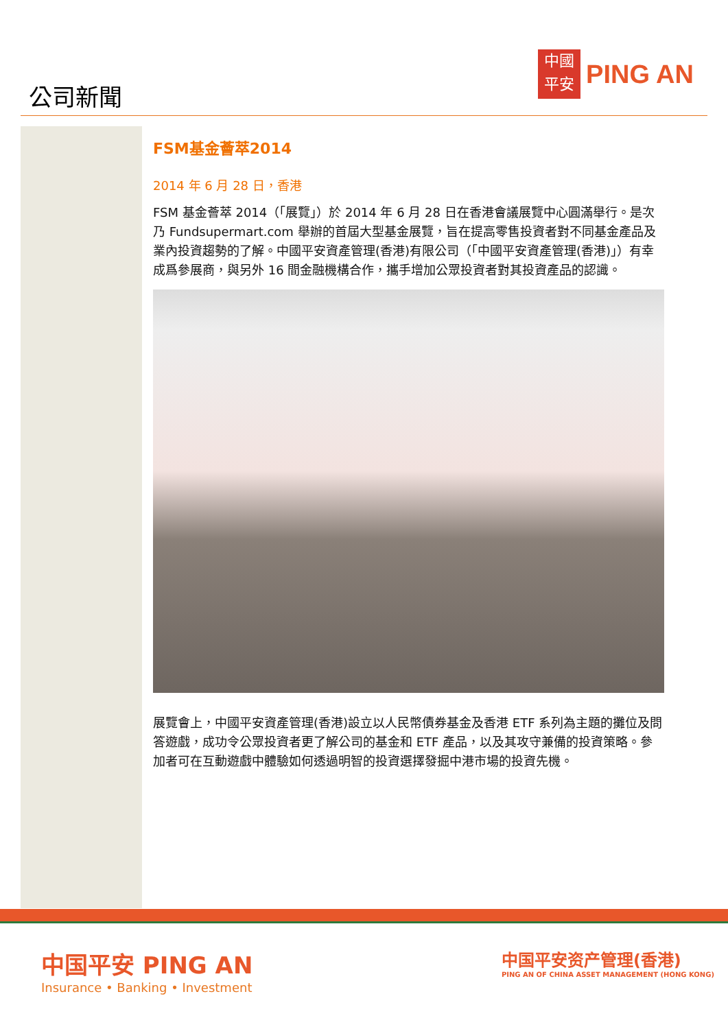公司新聞
中國
平安
PING AN
FSM基金薈萃2014
2014 年 6 月 28 日，香港
FSM 基金薈萃 2014（「展覽」）於 2014 年 6 月 28 日在香港會議展覽中心圓滿舉行。是次乃 Fundsupermart.com 舉辦的首屆大型基金展覽，旨在提高零售投資者對不同基金產品及業內投資趨勢的了解。中國平安資產管理(香港)有限公司（「中國平安資產管理(香港)」）有幸成爲參展商，與另外 16 間金融機構合作，攜手增加公眾投資者對其投資產品的認識。
展覽會上，中國平安資產管理(香港)設立以人民幣債券基金及香港 ETF 系列為主題的攤位及問答遊戲，成功令公眾投資者更了解公司的基金和 ETF 產品，以及其攻守兼備的投資策略。參加者可在互動遊戲中體驗如何透過明智的投資選擇發掘中港市場的投資先機。
中国平安 PING AN
Insurance • Banking • Investment
中国平安资产管理(香港)
PING AN OF CHINA ASSET MANAGEMENT (HONG KONG)